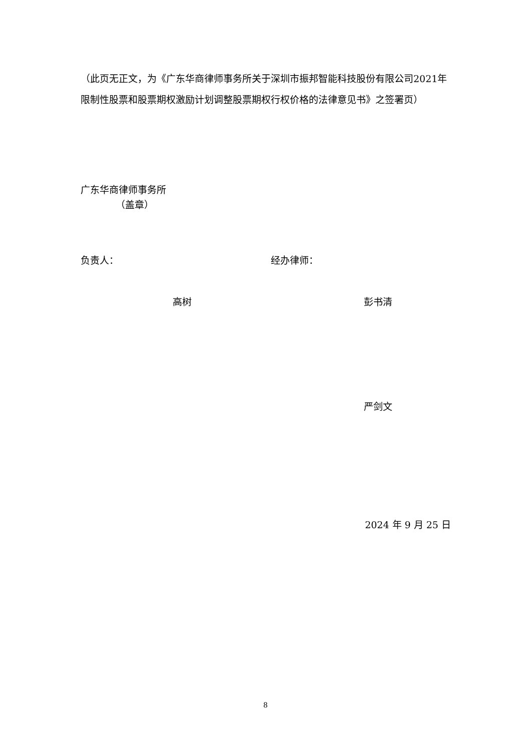（此页无正文，为《广东华商律师事务所关于深圳市振邦智能科技股份有限公司2021年限制性股票和股票期权激励计划调整股票期权行权价格的法律意见书》之签署页）
广东华商律师事务所
（盖章）
负责人： 经办律师：
高树 彭书清
严剑文
2024 年 9 月 25 日
8